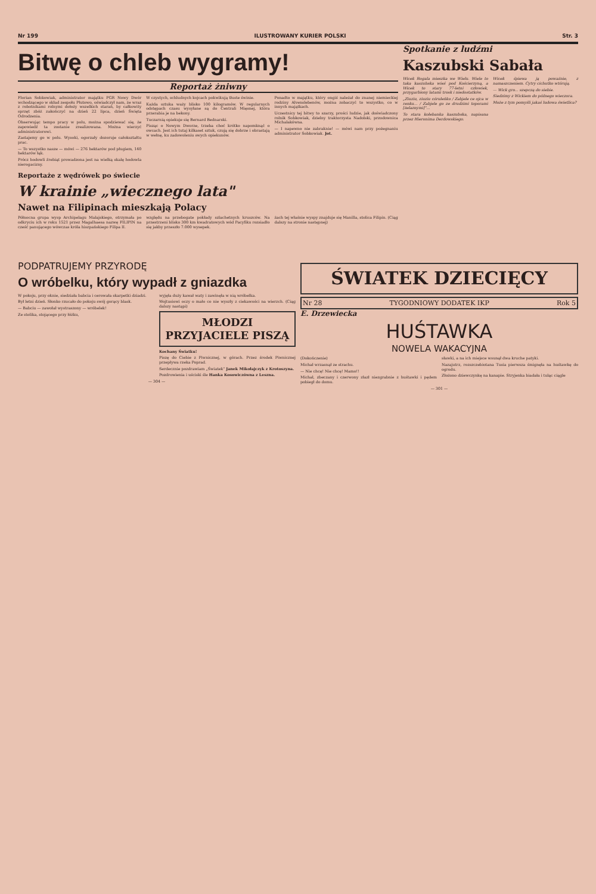Nr 199 ILUSTROWANY KURIER POLSKI Str. 3
Bitwę o chleb wygramy!
Reportaż żniwny
Florian Sobkowiak, administrator majątku PGR Nowy Dwór wchodzącego w skład zespołu Płutowo, oświadczył nam, że wraz z robotnikami rolnymi dołoży wszelkich starań, by całkowity sprzęt zbóż zakończyć na dzień 22 lipca, dzień Święta Odrodzenia.
Obserwując tempo pracy w polu, można spodziewać się, że zapowiedź ta zostanie zrealizowana. Można wierzyć administratorowi.
Zastajemy go w polu. Wysoki, ogorzały dozoruje całokształtu prac.
— To wszystko nasze — mówi — 276 hektarów pod pługiem, 140 hektarów łąk.
Prócz hodowli źrebiąt prowadzona jest na wielką skalę hodowla nierogacizny.
W czystych, schludnych kojcach pokwikują tłuste świnie.
Każda sztuka waży blisko 100 kilogramów. W regularnych odstępach czasu wysyłane są do Centrali Mięsnej, która przerabia je na bekony.
Tuczarnią opiekuje się Bernard Bednarski.
Pisząc o Nowym Dworze, trzeba choć krótko napomknąć o owcach. Jest ich tutaj kilkaset sztuk, czują się dobrze i obrastają w wełnę, ku zadowoleniu swych opiekunów.
Ponadto w majątku, który ongiś należał do znanej niemieckiej rodziny Alvenslebenów, można zobaczyć to wszystko, co w innych majątkach.
Uczestnicy tej bitwy to szarzy, prości ludzie, jak doświadczony rolnik Sobkowiak, dzielny traktorzysta Nadolski, przodownica Michalakówna.
— I napewno nie zabraknie! — mówi nam przy pożegnaniu administrator Sobkowiak. Jot.
Reportaże z wędrówek po świecie
W krainie „wiecznego lata"
Nawet na Filipinach mieszkają Polacy
Północna grupa wysp Archipelagu Malajskiego, otrzymała po odkryciu ich w roku 1521 przez Magalhaesa nazwę FILIPIN na cześć panującego wówczas króla hiszpańskiego Filipa II.
względu na przebogate pokłady szlachetnych kruszców. Na przestrzeni blisko 300 km kwadratowych wód Pacyfiku rozsiadło się jakby przeszło 7.000 wysepek.
żach tej właśnie wyspy znajduje się Manilla, stolica Filipin. (Ciąg dalszy na stronie następnej)
Spotkanie z ludźmi
Kaszubski Sabała
Wicek Rogala mieszka we Wielu. Wiele to taka kaszubska wieś pod Kościerzyną, a Wicek to stary 77-letni człowiek, przygarbiony latami trosk i niedostatków.
„Ziuziu, ziuziu córuleńko / Zabjele ce ojca w renku... / Zabjele go ze drudzimi toporami [żelaznymi]"...
To stara kolebanka kaszubska, napisana przez Hieronima Derdowskiego.
Wicek śpiewa ją poważnie, z namaszczeniem. Cytry cichutko wtórują.
— Wick gro... szepczą do siebie.
Siedzimy z Wickiem do późnego wieczora.
Może z tym pomyśli jakaś ludowa świetlica?
PODPATRUJEMY PRZYRODĘ
O wróbelku, który wypadł z gniazdka
W pokoju, przy oknie, siedziała babcia i cerowała skarpetki dziadzi.
Był letni dzień. Słonko rzucało do pokoju swój gorący blask.
— Babciu — zawołał wystraszony — wróbelek!
Ze stolika, stojącego przy łóżku,
wyjęła duży kawał waty i zawinęła w nią wróbelka.
Wojtusiowi oczy o mało co nie wyszły z ciekawości na wierzch. (Ciąg dalszy nastąpi)
MŁODZI PRZYJACIELE PISZĄ
Kochany Światku!
Piszę do Ciebie z Piwnicznej, w górach. Przez środek Piwnicznej przepływa rzeka Poprad.
Serdecznie pozdrawiam „Światek" Janek Mikołajczyk z Krotoszyna.
Pozdrowienia i uściski śle Hanka Kosowiczówna z Leszna.
— 304 —
ŚWIATEK DZIECIĘCY
Nr 28 TYGODNIOWY DODATEK IKP Rok 5
E. Drzewiecka
HUŚTAWKA
NOWELA WAKACYJNA
(Dokończenie)
Michał wrzasnął ze strachu.
— Nie chcę! Nie chcę! Mamo!!
Michał, zbeczany i czerwony złazł niezgrabnie z huśtawki i pędem pobiegł do domu.
sławki, a na ich miejsce wsunął dwa kruche patyki.
Nazajutrz, rozszczebiotana Tusia pierwsza śmignęła na huśtawkę do ogrodu.
Złożono dziewczynkę na kanapie. Stryjenka biadała i tuląc ciągle
— 301 —